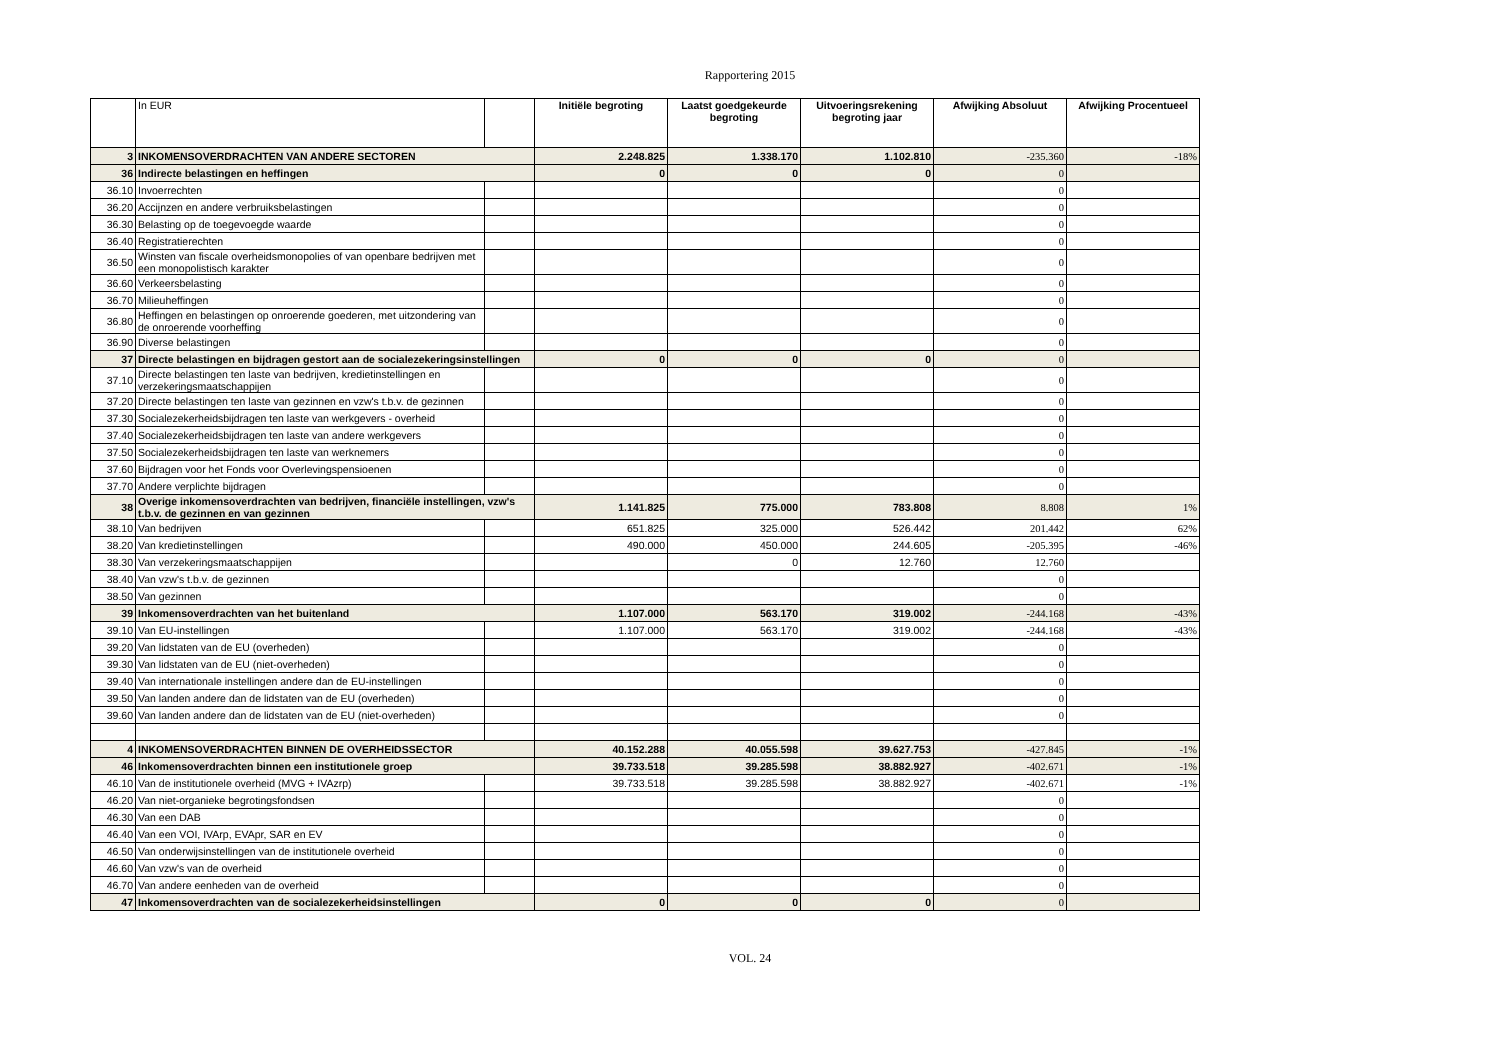Rapportering 2015
| | In EUR | | Initiële begroting | Laatst goedgekeurde begroting | Uitvoeringsrekening begroting jaar | Afwijking Absoluut | Afwijking Procentueel |
| --- | --- | --- | --- | --- | --- | --- | --- |
| 3 | INKOMENSOVERDRACHTEN VAN ANDERE SECTOREN | | 2.248.825 | 1.338.170 | 1.102.810 | -235.360 | -18% |
| 36 | Indirecte belastingen en heffingen | | 0 | 0 | 0 | 0 | |
| 36.10 | Invoerrechten | | | | | 0 | |
| 36.20 | Accijnzen en andere verbruiksbelastingen | | | | | 0 | |
| 36.30 | Belasting op de toegevoegde waarde | | | | | 0 | |
| 36.40 | Registratierechten | | | | | 0 | |
| 36.50 | Winsten van fiscale overheidsmonopolies of van openbare bedrijven met een monopolistisch karakter | | | | | 0 | |
| 36.60 | Verkeersbelasting | | | | | 0 | |
| 36.70 | Milieuheffingen | | | | | 0 | |
| 36.80 | Heffingen en belastingen op onroerende goederen, met uitzondering van de onroerende voorheffing | | | | | 0 | |
| 36.90 | Diverse belastingen | | | | | 0 | |
| 37 | Directe belastingen en bijdragen gestort aan de socialezekeringsinstellingen | | 0 | 0 | 0 | 0 | |
| 37.10 | Directe belastingen ten laste van bedrijven, kredietinstellingen en verzekeringsmaatschappijen | | | | | 0 | |
| 37.20 | Directe belastingen ten laste van gezinnen en vzw's t.b.v. de gezinnen | | | | | 0 | |
| 37.30 | Socialezekerheidsbijdragen ten laste van werkgevers - overheid | | | | | 0 | |
| 37.40 | Socialezekerheidsbijdragen ten laste van andere werkgevers | | | | | 0 | |
| 37.50 | Socialezekerheidsbijdragen ten laste van werknemers | | | | | 0 | |
| 37.60 | Bijdragen voor het Fonds voor Overlevingspensioenen | | | | | 0 | |
| 37.70 | Andere verplichte bijdragen | | | | | 0 | |
| 38 | Overige inkomensoverdrachten van bedrijven, financiële instellingen, vzw's t.b.v. de gezinnen en van gezinnen | | 1.141.825 | 775.000 | 783.808 | 8.808 | 1% |
| 38.10 | Van bedrijven | | 651.825 | 325.000 | 526.442 | 201.442 | 62% |
| 38.20 | Van kredietinstellingen | | 490.000 | 450.000 | 244.605 | -205.395 | -46% |
| 38.30 | Van verzekeringsmaatschappijen | | | 0 | 12.760 | 12.760 | |
| 38.40 | Van vzw's t.b.v. de gezinnen | | | | | 0 | |
| 38.50 | Van gezinnen | | | | | 0 | |
| 39 | Inkomensoverdrachten van het buitenland | | 1.107.000 | 563.170 | 319.002 | -244.168 | -43% |
| 39.10 | Van EU-instellingen | | 1.107.000 | 563.170 | 319.002 | -244.168 | -43% |
| 39.20 | Van lidstaten van de EU (overheden) | | | | | 0 | |
| 39.30 | Van lidstaten van de EU (niet-overheden) | | | | | 0 | |
| 39.40 | Van internationale instellingen andere dan de EU-instellingen | | | | | 0 | |
| 39.50 | Van landen andere dan de lidstaten van de EU (overheden) | | | | | 0 | |
| 39.60 | Van landen andere dan de lidstaten van de EU (niet-overheden) | | | | | 0 | |
| 4 | INKOMENSOVERDRACHTEN BINNEN DE OVERHEIDSSECTOR | | 40.152.288 | 40.055.598 | 39.627.753 | -427.845 | -1% |
| 46 | Inkomensoverdrachten binnen een institutionele groep | | 39.733.518 | 39.285.598 | 38.882.927 | -402.671 | -1% |
| 46.10 | Van de institutionele overheid (MVG + IVAzrp) | | 39.733.518 | 39.285.598 | 38.882.927 | -402.671 | -1% |
| 46.20 | Van niet-organieke begrotingsfondsen | | | | | 0 | |
| 46.30 | Van een DAB | | | | | 0 | |
| 46.40 | Van een VOI, IVArp, EVApr, SAR en EV | | | | | 0 | |
| 46.50 | Van onderwijsinstellingen van de institutionele overheid | | | | | 0 | |
| 46.60 | Van vzw's van de overheid | | | | | 0 | |
| 46.70 | Van andere eenheden van de overheid | | | | | 0 | |
| 47 | Inkomensoverdrachten van de socialezekerheidsinstellingen | | 0 | 0 | 0 | 0 | |
VOL. 24